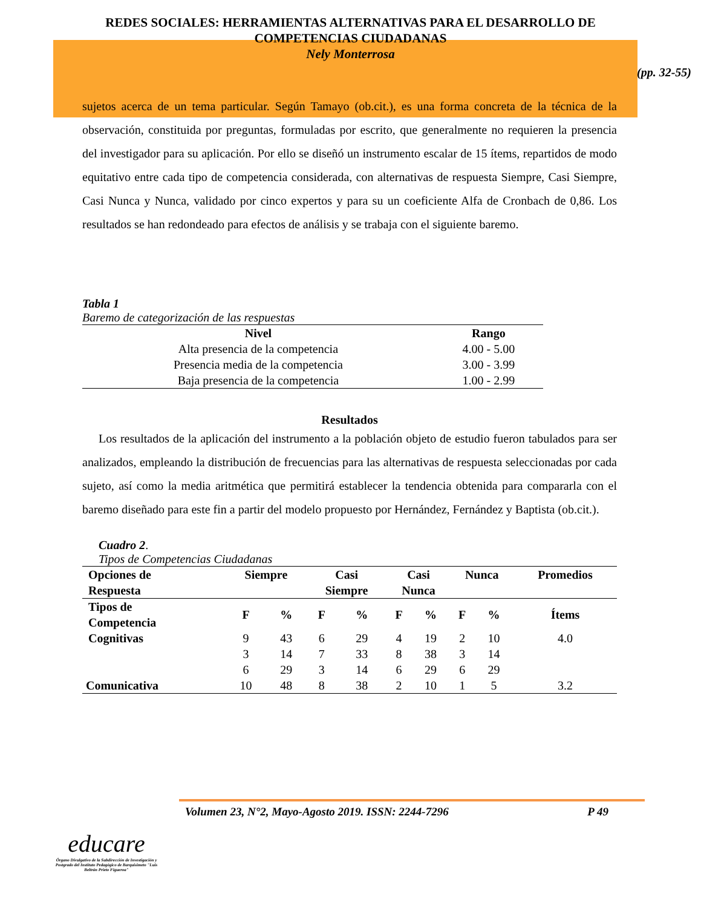REDES SOCIALES: HERRAMIENTAS ALTERNATIVAS PARA EL DESARROLLO DE COMPETENCIAS CIUDADANAS
Nely Monterrosa
(pp. 32-55)
sujetos acerca de un tema particular. Según Tamayo (ob.cit.), es una forma concreta de la técnica de la observación, constituida por preguntas, formuladas por escrito, que generalmente no requieren la presencia del investigador para su aplicación. Por ello se diseñó un instrumento escalar de 15 ítems, repartidos de modo equitativo entre cada tipo de competencia considerada, con alternativas de respuesta Siempre, Casi Siempre, Casi Nunca y Nunca, validado por cinco expertos y para su un coeficiente Alfa de Cronbach de 0,86. Los resultados se han redondeado para efectos de análisis y se trabaja con el siguiente baremo.
Tabla 1
Baremo de categorización de las respuestas
| Nivel | Rango |
| --- | --- |
| Alta presencia de la competencia | 4.00 - 5.00 |
| Presencia media de la competencia | 3.00 - 3.99 |
| Baja presencia de la competencia | 1.00 - 2.99 |
Resultados
Los resultados de la aplicación del instrumento a la población objeto de estudio fueron tabulados para ser analizados, empleando la distribución de frecuencias para las alternativas de respuesta seleccionadas por cada sujeto, así como la media aritmética que permitirá establecer la tendencia obtenida para compararla con el baremo diseñado para este fin a partir del modelo propuesto por Hernández, Fernández y Baptista (ob.cit.).
Cuadro 2.
Tipos de Competencias Ciudadanas
| Opciones de Respuesta | Siempre | | Casi Siempre | | Casi Nunca | | Nunca | | Promedios |
| --- | --- | --- | --- | --- | --- | --- | --- | --- | --- |
| Tipos de Competencia | F | % | F | % | F | % | F | % | Ítems |
| Cognitivas | 9 | 43 | 6 | 29 | 4 | 19 | 2 | 10 | 4.0 |
| | 3 | 14 | 7 | 33 | 8 | 38 | 3 | 14 | |
| | 6 | 29 | 3 | 14 | 6 | 29 | 6 | 29 | |
| Comunicativa | 10 | 48 | 8 | 38 | 2 | 10 | 1 | 5 | 3.2 |
Volumen 23, N°2, Mayo-Agosto 2019. ISSN: 2244-7296 P 49
educare
Órgano Divulgativo de la Subdirección de Investigación y Postgrado del Instituto Pedagógico de Barquisimeto "Luis Beltrán Prieto Figueroa"